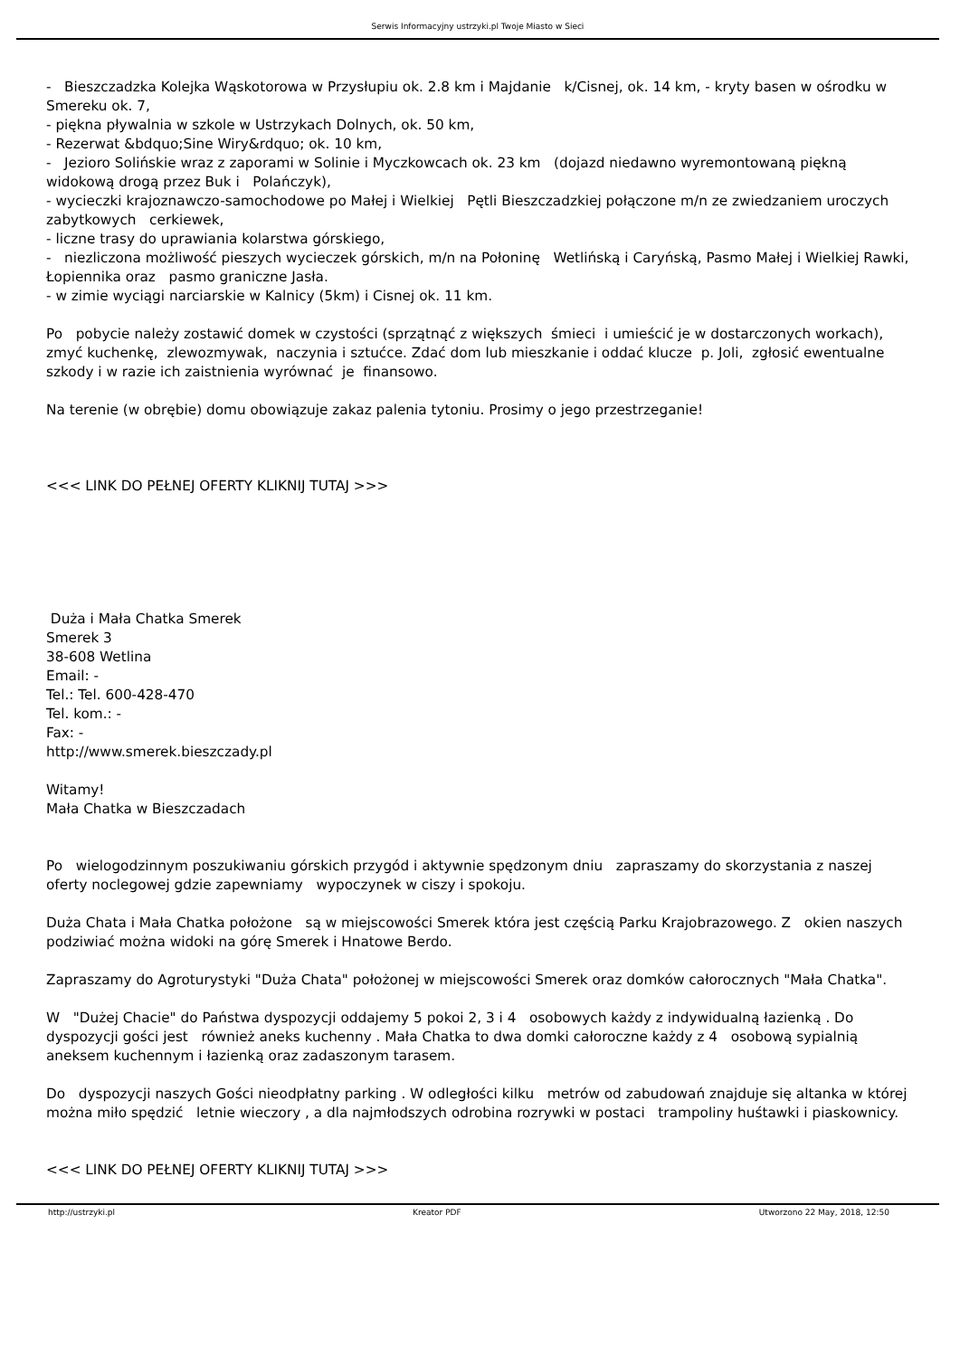Serwis Informacyjny ustrzyki.pl Twoje Miasto w Sieci
- Bieszczadzka Kolejka Wąskotorowa w Przysłupiu ok. 2.8 km i Majdanie k/Cisnej, ok. 14 km, - kryty basen w ośrodku w Smereku ok. 7,
- piękna pływalnia w szkole w Ustrzykach Dolnych, ok. 50 km,
- Rezerwat &bdquo;Sine Wiry&rdquo; ok. 10 km,
- Jezioro Solińskie wraz z zaporami w Solinie i Myczkowcach ok. 23 km (dojazd niedawno wyremontowaną piękną widokową drogą przez Buk i Polańczyk),
- wycieczki krajoznawczo-samochodowe po Małej i Wielkiej Pętli Bieszczadzkiej połączone m/n ze zwiedzaniem uroczych zabytkowych cerkiewek,
- liczne trasy do uprawiania kolarstwa górskiego,
- niezliczona możliwość pieszych wycieczek górskich, m/n na Połoninę Wetlińską i Caryńską, Pasmo Małej i Wielkiej Rawki, Łopiennika oraz pasmo graniczne Jasła.
- w zimie wyciągi narciarskie w Kalnicy (5km) i Cisnej ok. 11 km.
Po pobycie należy zostawić domek w czystości (sprzątnąć z większych śmieci i umieścić je w dostarczonych workach), zmyć kuchenkę, zlewozmywak, naczynia i sztućce. Zdać dom lub mieszkanie i oddać klucze p. Joli, zgłosić ewentualne szkody i w razie ich zaistnienia wyrównać je finansowo.
Na terenie (w obrębie) domu obowiązuje zakaz palenia tytoniu. Prosimy o jego przestrzeganie!
<<< LINK DO PEŁNEJ OFERTY KLIKNIJ TUTAJ >>>
Duża i Mała Chatka Smerek
Smerek 3
38-608 Wetlina
Email: -
Tel.: Tel. 600-428-470
Tel. kom.: -
Fax: -
http://www.smerek.bieszczady.pl
Witamy!
Mała Chatka w Bieszczadach
Po wielogodzinnym poszukiwaniu górskich przygód i aktywnie spędzonym dniu zapraszamy do skorzystania z naszej oferty noclegowej gdzie zapewniamy wypoczynek w ciszy i spokoju.
Duża Chata i Mała Chatka położone są w miejscowości Smerek która jest częścią Parku Krajobrazowego. Z okien naszych podziwiać można widoki na górę Smerek i Hnatowe Berdo.
Zapraszamy do Agroturystyki "Duża Chata" położonej w miejscowości Smerek oraz domków całorocznych "Mała Chatka".
W "Dużej Chacie" do Państwa dyspozycji oddajemy 5 pokoi 2, 3 i 4 osobowych każdy z indywidualną łazienką . Do dyspozycji gości jest również aneks kuchenny . Mała Chatka to dwa domki całoroczne każdy z 4 osobową sypialnią aneksem kuchennym i łazienką oraz zadaszonym tarasem.
Do dyspozycji naszych Gości nieodpłatny parking . W odległości kilku metrów od zabudowań znajduje się altanka w której można miło spędzić letnie wieczory , a dla najmłodszych odrobina rozrywki w postaci trampoliny huśtawki i piaskownicy.
<<< LINK DO PEŁNEJ OFERTY KLIKNIJ TUTAJ >>>
http://ustrzyki.pl Kreator PDF Utworzono 22 May, 2018, 12:50